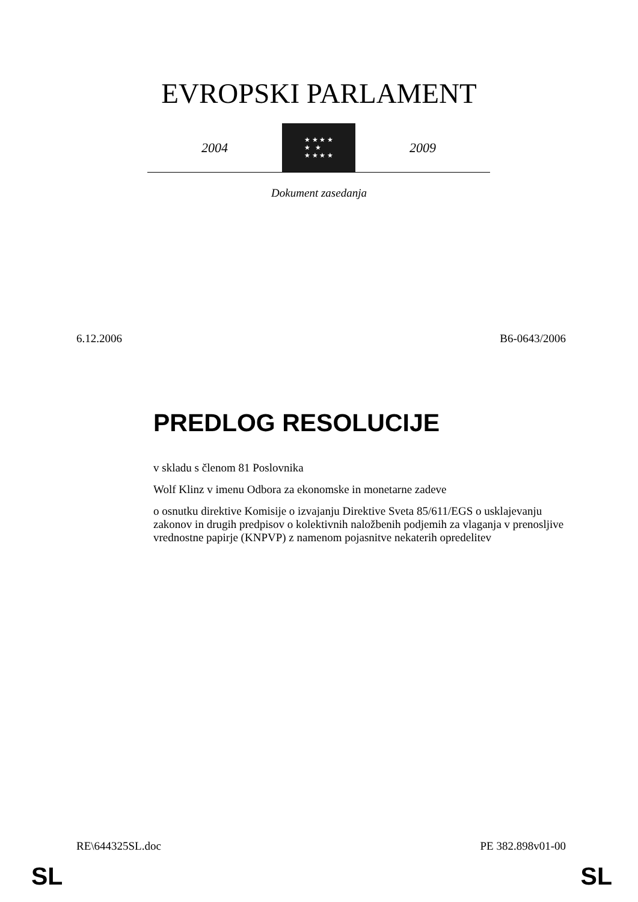EVROPSKI PARLAMENT
2004
★ ★ ★ ★
★ ★
★ ★ ★ ★
2009
Dokument zasedanja
6.12.2006 B6-0643/2006
PREDLOG RESOLUCIJE
v skladu s členom 81 Poslovnika
Wolf Klinz v imenu Odbora za ekonomske in monetarne zadeve
o osnutku direktive Komisije o izvajanju Direktive Sveta 85/611/EGS o usklajevanju zakonov in drugih predpisov o kolektivnih naložbenih podjemih za vlaganja v prenosljive vrednostne papirje (KNPVP) z namenom pojasnitve nekaterih opredelitev
RE\644325SL.doc PE 382.898v01-00
SL SL